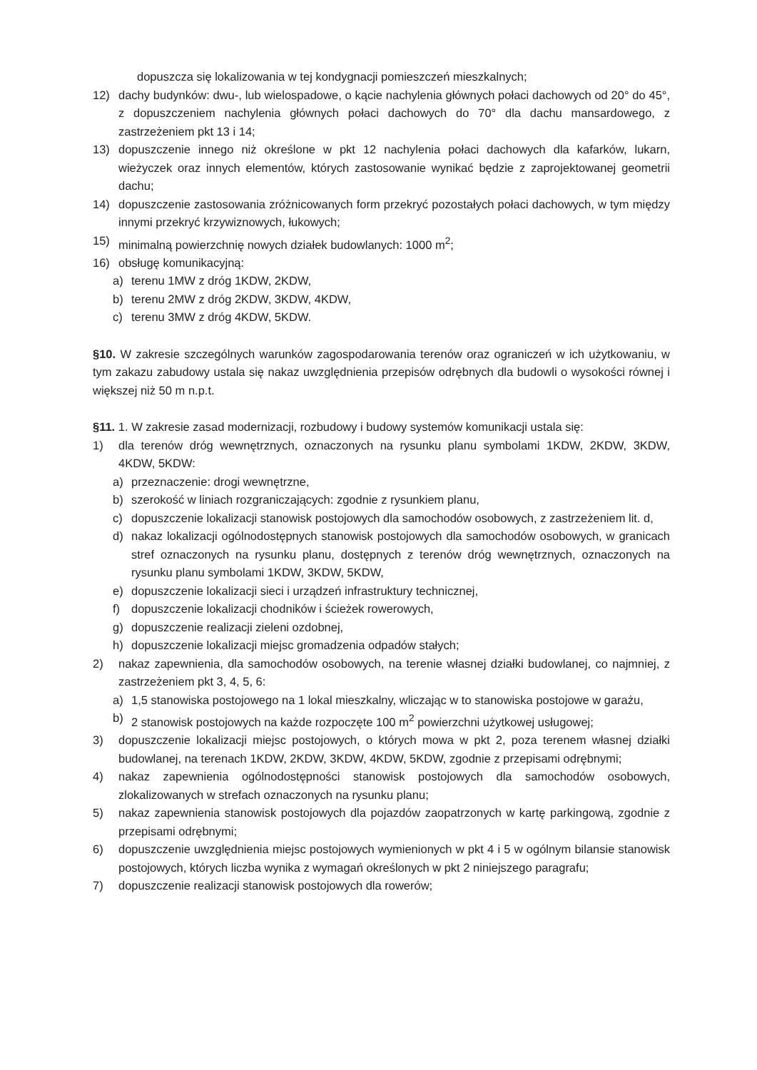dopuszcza się lokalizowania w tej kondygnacji pomieszczeń mieszkalnych;
12) dachy budynków: dwu-, lub wielospadowe, o kącie nachylenia głównych połaci dachowych od 20° do 45°, z dopuszczeniem nachylenia głównych połaci dachowych do 70° dla dachu mansardowego, z zastrzeżeniem pkt 13 i 14;
13) dopuszczenie innego niż określone w pkt 12 nachylenia połaci dachowych dla kafarków, lukarn, wieżyczek oraz innych elementów, których zastosowanie wynikać będzie z zaprojektowanej geometrii dachu;
14) dopuszczenie zastosowania zróżnicowanych form przekryć pozostałych połaci dachowych, w tym między innymi przekryć krzywiznowych, łukowych;
15) minimalną powierzchnię nowych działek budowlanych: 1000 m<sup>2</sup>;
16) obsługę komunikacyjną:
a) terenu 1MW z dróg 1KDW, 2KDW,
b) terenu 2MW z dróg 2KDW, 3KDW, 4KDW,
c) terenu 3MW z dróg 4KDW, 5KDW.
§10. W zakresie szczególnych warunków zagospodarowania terenów oraz ograniczeń w ich użytkowaniu, w tym zakazu zabudowy ustala się nakaz uwzględnienia przepisów odrębnych dla budowli o wysokości równej i większej niż 50 m n.p.t.
§11. 1. W zakresie zasad modernizacji, rozbudowy i budowy systemów komunikacji ustala się:
1) dla terenów dróg wewnętrznych, oznaczonych na rysunku planu symbolami 1KDW, 2KDW, 3KDW, 4KDW, 5KDW:
a) przeznaczenie: drogi wewnętrzne,
b) szerokość w liniach rozgraniczających: zgodnie z rysunkiem planu,
c) dopuszczenie lokalizacji stanowisk postojowych dla samochodów osobowych, z zastrzeżeniem lit. d,
d) nakaz lokalizacji ogólnodostępnych stanowisk postojowych dla samochodów osobowych, w granicach stref oznaczonych na rysunku planu, dostępnych z terenów dróg wewnętrznych, oznaczonych na rysunku planu symbolami 1KDW, 3KDW, 5KDW,
e) dopuszczenie lokalizacji sieci i urządzeń infrastruktury technicznej,
f) dopuszczenie lokalizacji chodników i ścieżek rowerowych,
g) dopuszczenie realizacji zieleni ozdobnej,
h) dopuszczenie lokalizacji miejsc gromadzenia odpadów stałych;
2) nakaz zapewnienia, dla samochodów osobowych, na terenie własnej działki budowlanej, co najmniej, z zastrzeżeniem pkt 3, 4, 5, 6:
a) 1,5 stanowiska postojowego na 1 lokal mieszkalny, wliczając w to stanowiska postojowe w garażu,
b) 2 stanowisk postojowych na każde rozpoczęte 100 m<sup>2</sup> powierzchni użytkowej usługowej;
3) dopuszczenie lokalizacji miejsc postojowych, o których mowa w pkt 2, poza terenem własnej działki budowlanej, na terenach 1KDW, 2KDW, 3KDW, 4KDW, 5KDW, zgodnie z przepisami odrębnymi;
4) nakaz zapewnienia ogólnodostępności stanowisk postojowych dla samochodów osobowych, zlokalizowanych w strefach oznaczonych na rysunku planu;
5) nakaz zapewnienia stanowisk postojowych dla pojazdów zaopatrzonych w kartę parkingową, zgodnie z przepisami odrębnymi;
6) dopuszczenie uwzględnienia miejsc postojowych wymienionych w pkt 4 i 5 w ogólnym bilansie stanowisk postojowych, których liczba wynika z wymagań określonych w pkt 2 niniejszego paragrafu;
7) dopuszczenie realizacji stanowisk postojowych dla rowerów;